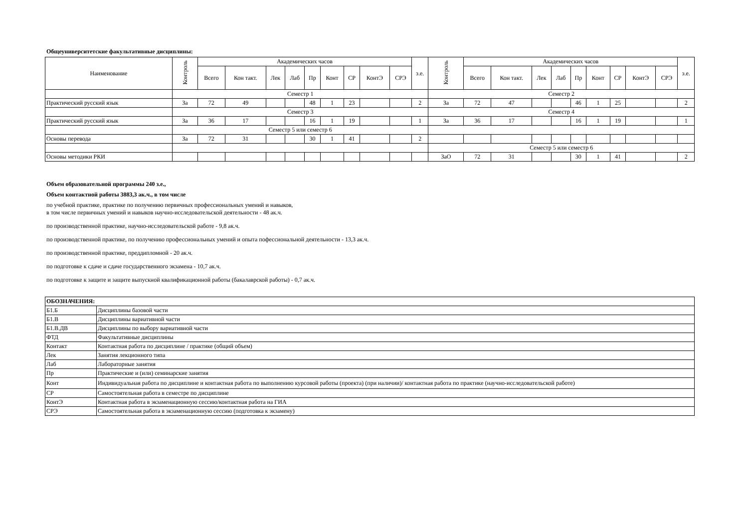Общеуниверситетские факультативные дисциплины:
| Наименование | Контроль | Академических часов | | | | | | | | | з.е. | Контроль | Академических часов | | | | | | | | | з.е. |
| --- | --- | --- | --- | --- | --- | --- | --- | --- | --- | --- | --- | --- | --- | --- | --- | --- | --- | --- | --- | --- | --- | --- |
| | | Всего | Кон такт. | Лек | Лаб | Пр | Конт | СР | КонтЭ | СРЭ | | | Всего | Кон такт. | Лек | Лаб | Пр | Конт | СР | КонтЭ | СРЭ | |
| | Семестр 1 | | | | | | | | | | | Семестр 2 | | | | | | | | | | |
| Практический русский язык | За | 72 | 49 | | | 48 | 1 | 23 | | | 2 | За | 72 | 47 | | | 46 | 1 | 25 | | | 2 |
| | Семестр 3 | | | | | | | | | | | Семестр 4 | | | | | | | | | | |
| Практический русский язык | За | 36 | 17 | | | 16 | 1 | 19 | | | 1 | За | 36 | 17 | | | 16 | 1 | 19 | | | 1 |
| | Семестр 5 или семестр 6 | | | | | | | | | | | | | | | | | | | | | |
| Основы перевода | За | 72 | 31 | | | 30 | 1 | 41 | | | 2 | | | | | | | | | | | |
| | | | | | | | | | | | | Семестр 5 или семестр 6 | | | | | | | | | | |
| Основы методики РКИ | | | | | | | | | | | | ЗаО | 72 | 31 | | | 30 | 1 | 41 | | | 2 |
Объем образовательной программы 240 з.е.,
Объем контактной работы 3883,3 ак.ч., в том числе
по учебной практике, практике по получению первичных профессиональных умений и навыков,
в том числе первичных умений и навыков научно-исследовательской деятельности - 48 ак.ч.
по производственной практике, научно-исследовательской работе - 9,8 ак.ч.
по производственной практике, по получению профессиональных умений и опыта пофессиональной деятельности - 13,3 ак.ч.
по производственной практике, преддипломной - 20 ак.ч.
по подготовке к сдаче и сдаче государственного экзамена - 10,7 ак.ч.
по подготовке к защите и защите выпускной квалификационной работы (бакалаврской работы) - 0,7 ак.ч.
| ОБОЗНАЧЕНИЯ: | |
| Б1.Б | Дисциплины базовой части |
| Б1.В | Дисциплины вариативной части |
| Б1.В.ДВ | Дисциплины по выбору вариативной части |
| ФТД | Факультативные дисциплины |
| Контакт | Контактная работа по дисциплине / практике (общий объем) |
| Лек | Занятия лекционного типа |
| Лаб | Лабораторные занятия |
| Пр | Практические и (или) семинарские занятия |
| Конт | Индивидуальная работа по дисциплине и контактная работа по выполнению курсовой работы (проекта) (при наличии)/ контактная работа по практике (научно-исследовательской работе) |
| СР | Самостоятельная работа в семестре по дисциплине |
| КонтЭ | Контактная работа в экзаменационную сессию/контактная работа на ГИА |
| СРЭ | Самостоятельная работа в экзаменационную сессию (подготовка к экзамену) |